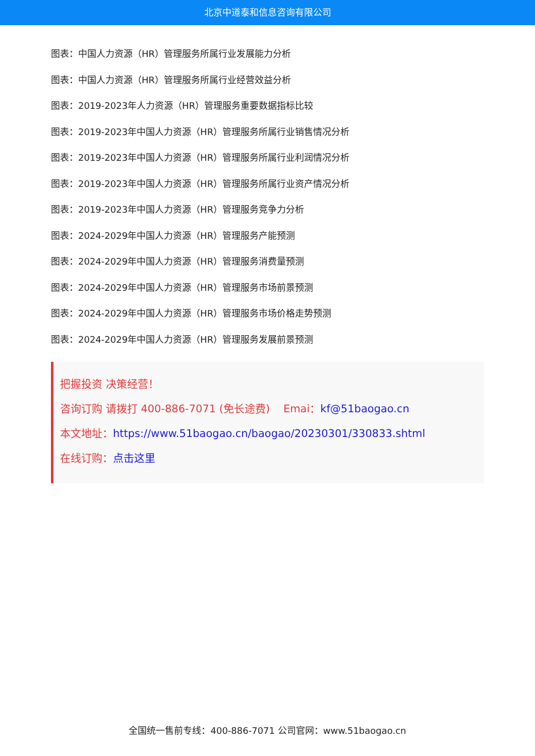北京中道泰和信息咨询有限公司
图表：中国人力资源（HR）管理服务所属行业发展能力分析
图表：中国人力资源（HR）管理服务所属行业经营效益分析
图表：2019-2023年人力资源（HR）管理服务重要数据指标比较
图表：2019-2023年中国人力资源（HR）管理服务所属行业销售情况分析
图表：2019-2023年中国人力资源（HR）管理服务所属行业利润情况分析
图表：2019-2023年中国人力资源（HR）管理服务所属行业资产情况分析
图表：2019-2023年中国人力资源（HR）管理服务竞争力分析
图表：2024-2029年中国人力资源（HR）管理服务产能预测
图表：2024-2029年中国人力资源（HR）管理服务消费量预测
图表：2024-2029年中国人力资源（HR）管理服务市场前景预测
图表：2024-2029年中国人力资源（HR）管理服务市场价格走势预测
图表：2024-2029年中国人力资源（HR）管理服务发展前景预测
把握投资 决策经营！
咨询订购 请拨打 400-886-7071 (免长途费) Emai：kf@51baogao.cn
本文地址：https://www.51baogao.cn/baogao/20230301/330833.shtml
在线订购：点击这里
全国统一售前专线：400-886-7071 公司官网：www.51baogao.cn